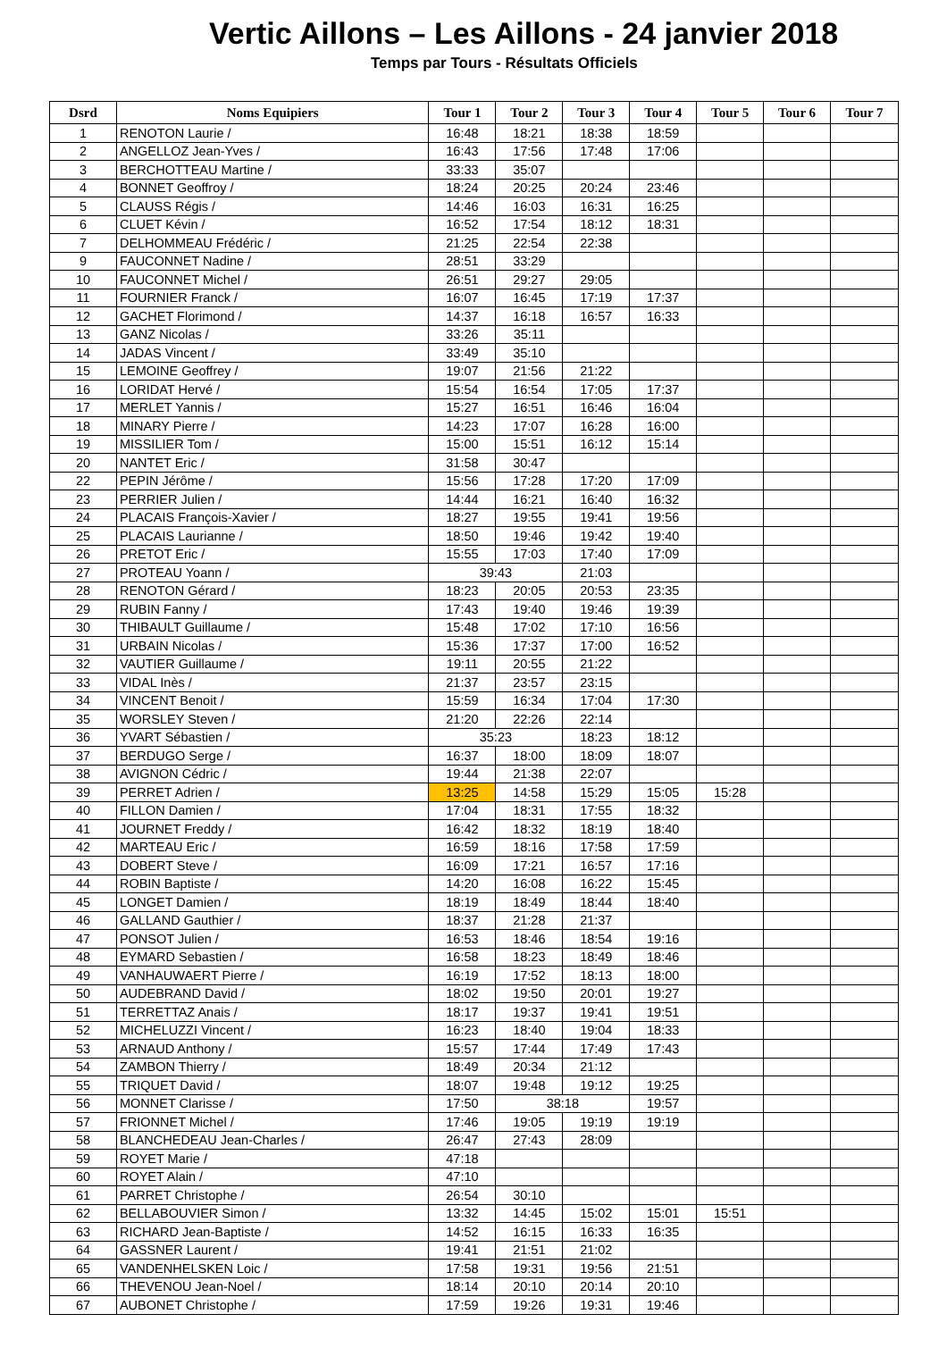Vertic Aillons – Les Aillons - 24 janvier 2018
Temps par Tours - Résultats Officiels
| Dsrd | Noms Equipiers | Tour 1 | Tour 2 | Tour 3 | Tour 4 | Tour 5 | Tour 6 | Tour 7 |
| --- | --- | --- | --- | --- | --- | --- | --- | --- |
| 1 | RENOTON Laurie / | 16:48 | 18:21 | 18:38 | 18:59 | | | |
| 2 | ANGELLOZ Jean-Yves / | 16:43 | 17:56 | 17:48 | 17:06 | | | |
| 3 | BERCHOTTEAU Martine / | 33:33 | 35:07 | | | | | |
| 4 | BONNET Geoffroy / | 18:24 | 20:25 | 20:24 | 23:46 | | | |
| 5 | CLAUSS Régis / | 14:46 | 16:03 | 16:31 | 16:25 | | | |
| 6 | CLUET Kévin / | 16:52 | 17:54 | 18:12 | 18:31 | | | |
| 7 | DELHOMMEAU Frédéric / | 21:25 | 22:54 | 22:38 | | | | |
| 9 | FAUCONNET Nadine / | 28:51 | 33:29 | | | | | |
| 10 | FAUCONNET Michel / | 26:51 | 29:27 | 29:05 | | | | |
| 11 | FOURNIER Franck / | 16:07 | 16:45 | 17:19 | 17:37 | | | |
| 12 | GACHET Florimond / | 14:37 | 16:18 | 16:57 | 16:33 | | | |
| 13 | GANZ Nicolas / | 33:26 | 35:11 | | | | | |
| 14 | JADAS Vincent / | 33:49 | 35:10 | | | | | |
| 15 | LEMOINE Geoffrey / | 19:07 | 21:56 | 21:22 | | | | |
| 16 | LORIDAT Hervé / | 15:54 | 16:54 | 17:05 | 17:37 | | | |
| 17 | MERLET Yannis / | 15:27 | 16:51 | 16:46 | 16:04 | | | |
| 18 | MINARY Pierre / | 14:23 | 17:07 | 16:28 | 16:00 | | | |
| 19 | MISSILIER Tom / | 15:00 | 15:51 | 16:12 | 15:14 | | | |
| 20 | NANTET Eric / | 31:58 | 30:47 | | | | | |
| 22 | PEPIN Jérôme / | 15:56 | 17:28 | 17:20 | 17:09 | | | |
| 23 | PERRIER Julien / | 14:44 | 16:21 | 16:40 | 16:32 | | | |
| 24 | PLACAIS François-Xavier / | 18:27 | 19:55 | 19:41 | 19:56 | | | |
| 25 | PLACAIS Laurianne / | 18:50 | 19:46 | 19:42 | 19:40 | | | |
| 26 | PRETOT Eric / | 15:55 | 17:03 | 17:40 | 17:09 | | | |
| 27 | PROTEAU Yoann / | 39:43 | | 21:03 | | | | |
| 28 | RENOTON Gérard / | 18:23 | 20:05 | 20:53 | 23:35 | | | |
| 29 | RUBIN Fanny / | 17:43 | 19:40 | 19:46 | 19:39 | | | |
| 30 | THIBAULT Guillaume / | 15:48 | 17:02 | 17:10 | 16:56 | | | |
| 31 | URBAIN Nicolas / | 15:36 | 17:37 | 17:00 | 16:52 | | | |
| 32 | VAUTIER Guillaume / | 19:11 | 20:55 | 21:22 | | | | |
| 33 | VIDAL Inès / | 21:37 | 23:57 | 23:15 | | | | |
| 34 | VINCENT Benoit / | 15:59 | 16:34 | 17:04 | 17:30 | | | |
| 35 | WORSLEY Steven / | 21:20 | 22:26 | 22:14 | | | | |
| 36 | YVART Sébastien / | 35:23 | | 18:23 | 18:12 | | | |
| 37 | BERDUGO Serge / | 16:37 | 18:00 | 18:09 | 18:07 | | | |
| 38 | AVIGNON Cédric / | 19:44 | 21:38 | 22:07 | | | | |
| 39 | PERRET Adrien / | 13:25 | 14:58 | 15:29 | 15:05 | 15:28 | | |
| 40 | FILLON Damien / | 17:04 | 18:31 | 17:55 | 18:32 | | | |
| 41 | JOURNET Freddy / | 16:42 | 18:32 | 18:19 | 18:40 | | | |
| 42 | MARTEAU Eric / | 16:59 | 18:16 | 17:58 | 17:59 | | | |
| 43 | DOBERT Steve / | 16:09 | 17:21 | 16:57 | 17:16 | | | |
| 44 | ROBIN Baptiste / | 14:20 | 16:08 | 16:22 | 15:45 | | | |
| 45 | LONGET Damien / | 18:19 | 18:49 | 18:44 | 18:40 | | | |
| 46 | GALLAND Gauthier / | 18:37 | 21:28 | 21:37 | | | | |
| 47 | PONSOT Julien / | 16:53 | 18:46 | 18:54 | 19:16 | | | |
| 48 | EYMARD Sebastien / | 16:58 | 18:23 | 18:49 | 18:46 | | | |
| 49 | VANHAUWAERT Pierre / | 16:19 | 17:52 | 18:13 | 18:00 | | | |
| 50 | AUDEBRAND David / | 18:02 | 19:50 | 20:01 | 19:27 | | | |
| 51 | TERRETTAZ Anais / | 18:17 | 19:37 | 19:41 | 19:51 | | | |
| 52 | MICHELUZZI Vincent / | 16:23 | 18:40 | 19:04 | 18:33 | | | |
| 53 | ARNAUD Anthony / | 15:57 | 17:44 | 17:49 | 17:43 | | | |
| 54 | ZAMBON Thierry / | 18:49 | 20:34 | 21:12 | | | | |
| 55 | TRIQUET David / | 18:07 | 19:48 | 19:12 | 19:25 | | | |
| 56 | MONNET Clarisse / | 17:50 | 38:18 | | 19:57 | | | |
| 57 | FRIONNET Michel / | 17:46 | 19:05 | 19:19 | 19:19 | | | |
| 58 | BLANCHEDEAU Jean-Charles / | 26:47 | 27:43 | 28:09 | | | | |
| 59 | ROYET Marie / | 47:18 | | | | | | |
| 60 | ROYET Alain / | 47:10 | | | | | | |
| 61 | PARRET Christophe / | 26:54 | 30:10 | | | | | |
| 62 | BELLABOUVIER Simon / | 13:32 | 14:45 | 15:02 | 15:01 | 15:51 | | |
| 63 | RICHARD Jean-Baptiste / | 14:52 | 16:15 | 16:33 | 16:35 | | | |
| 64 | GASSNER Laurent / | 19:41 | 21:51 | 21:02 | | | | |
| 65 | VANDENHELSKEN Loic / | 17:58 | 19:31 | 19:56 | 21:51 | | | |
| 66 | THEVENOU Jean-Noel / | 18:14 | 20:10 | 20:14 | 20:10 | | | |
| 67 | AUBONET Christophe / | 17:59 | 19:26 | 19:31 | 19:46 | | | |